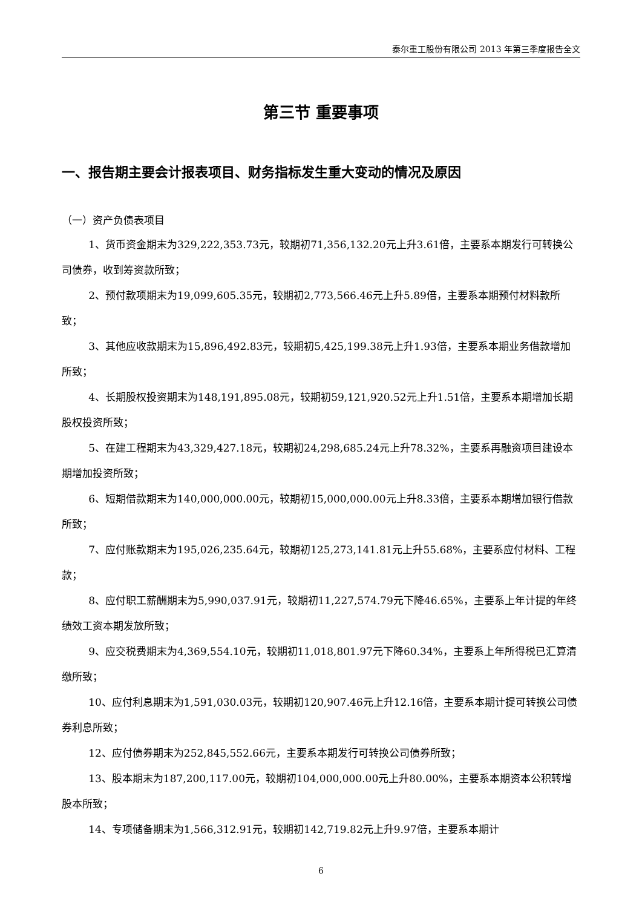泰尔重工股份有限公司 2013 年第三季度报告全文
第三节 重要事项
一、报告期主要会计报表项目、财务指标发生重大变动的情况及原因
（一）资产负债表项目
1、货币资金期末为329,222,353.73元，较期初71,356,132.20元上升3.61倍，主要系本期发行可转换公司债券，收到筹资款所致；
2、预付款项期末为19,099,605.35元，较期初2,773,566.46元上升5.89倍，主要系本期预付材料款所致；
3、其他应收款期末为15,896,492.83元，较期初5,425,199.38元上升1.93倍，主要系本期业务借款增加所致；
4、长期股权投资期末为148,191,895.08元，较期初59,121,920.52元上升1.51倍，主要系本期增加长期股权投资所致；
5、在建工程期末为43,329,427.18元，较期初24,298,685.24元上升78.32%，主要系再融资项目建设本期增加投资所致；
6、短期借款期末为140,000,000.00元，较期初15,000,000.00元上升8.33倍，主要系本期增加银行借款所致；
7、应付账款期末为195,026,235.64元，较期初125,273,141.81元上升55.68%，主要系应付材料、工程款；
8、应付职工薪酬期末为5,990,037.91元，较期初11,227,574.79元下降46.65%，主要系上年计提的年终绩效工资本期发放所致；
9、应交税费期末为4,369,554.10元，较期初11,018,801.97元下降60.34%，主要系上年所得税已汇算清缴所致；
10、应付利息期末为1,591,030.03元，较期初120,907.46元上升12.16倍，主要系本期计提可转换公司债券利息所致；
12、应付债券期末为252,845,552.66元，主要系本期发行可转换公司债券所致；
13、股本期末为187,200,117.00元，较期初104,000,000.00元上升80.00%，主要系本期资本公积转增股本所致；
14、专项储备期末为1,566,312.91元，较期初142,719.82元上升9.97倍，主要系本期计
6